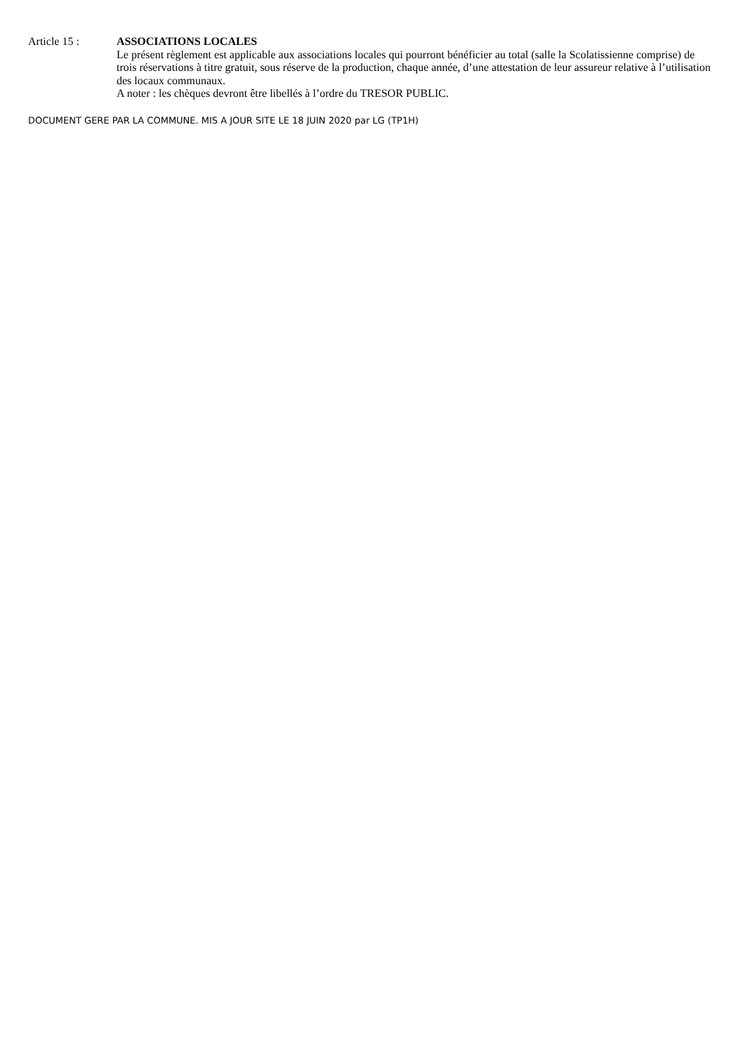Article 15 : ASSOCIATIONS LOCALES
Le présent règlement est applicable aux associations locales qui pourront bénéficier au total (salle la Scolatissienne comprise) de trois réservations à titre gratuit, sous réserve de la production, chaque année, d’une attestation de leur assureur relative à l’utilisation des locaux communaux.
A noter : les chèques devront être libellés à l’ordre du TRESOR PUBLIC.
DOCUMENT GERE PAR LA COMMUNE. MIS A JOUR SITE LE 18 JUIN 2020 par LG (TP1H)